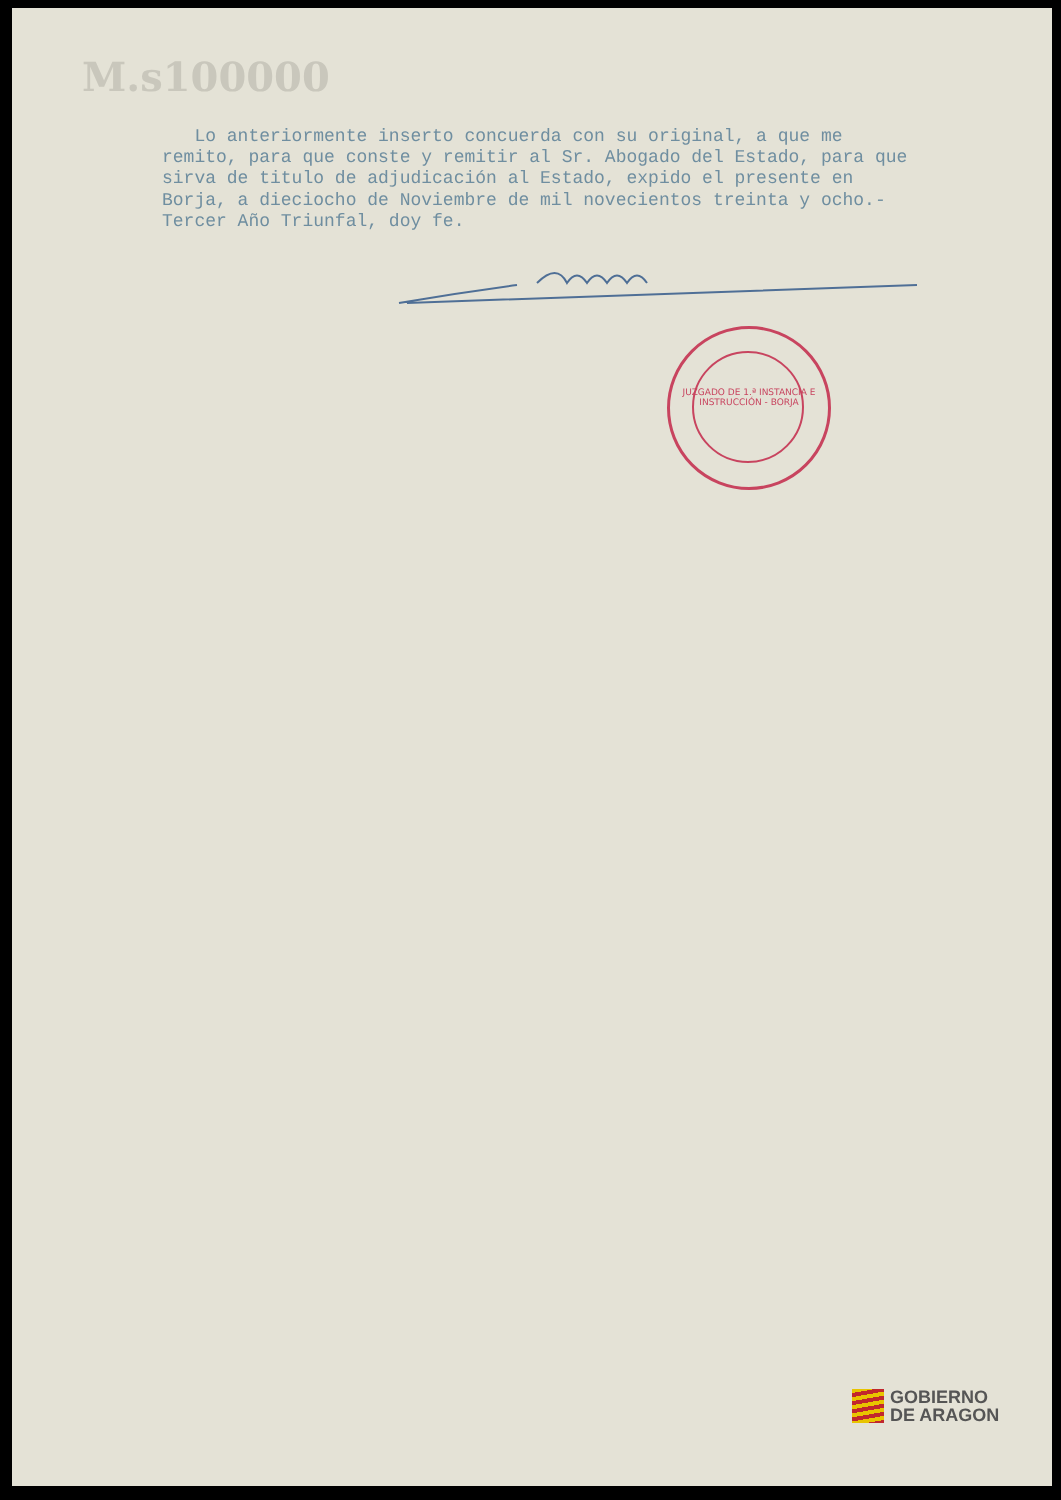M.s100000
Lo anteriormente inserto concuerda con su original, a que me remito, para que conste y remitir al Sr. Abogado del Estado, para que sirva de titulo de adjudicación al Estado, expido el presente en Borja, a dieciocho de Noviembre de mil novecientos treinta y ocho.- Tercer Año Triunfal, doy fe.
JUZGADO DE 1.ª INSTANCIA E INSTRUCCIÓN - BORJA
GOBIERNO
DE ARAGON